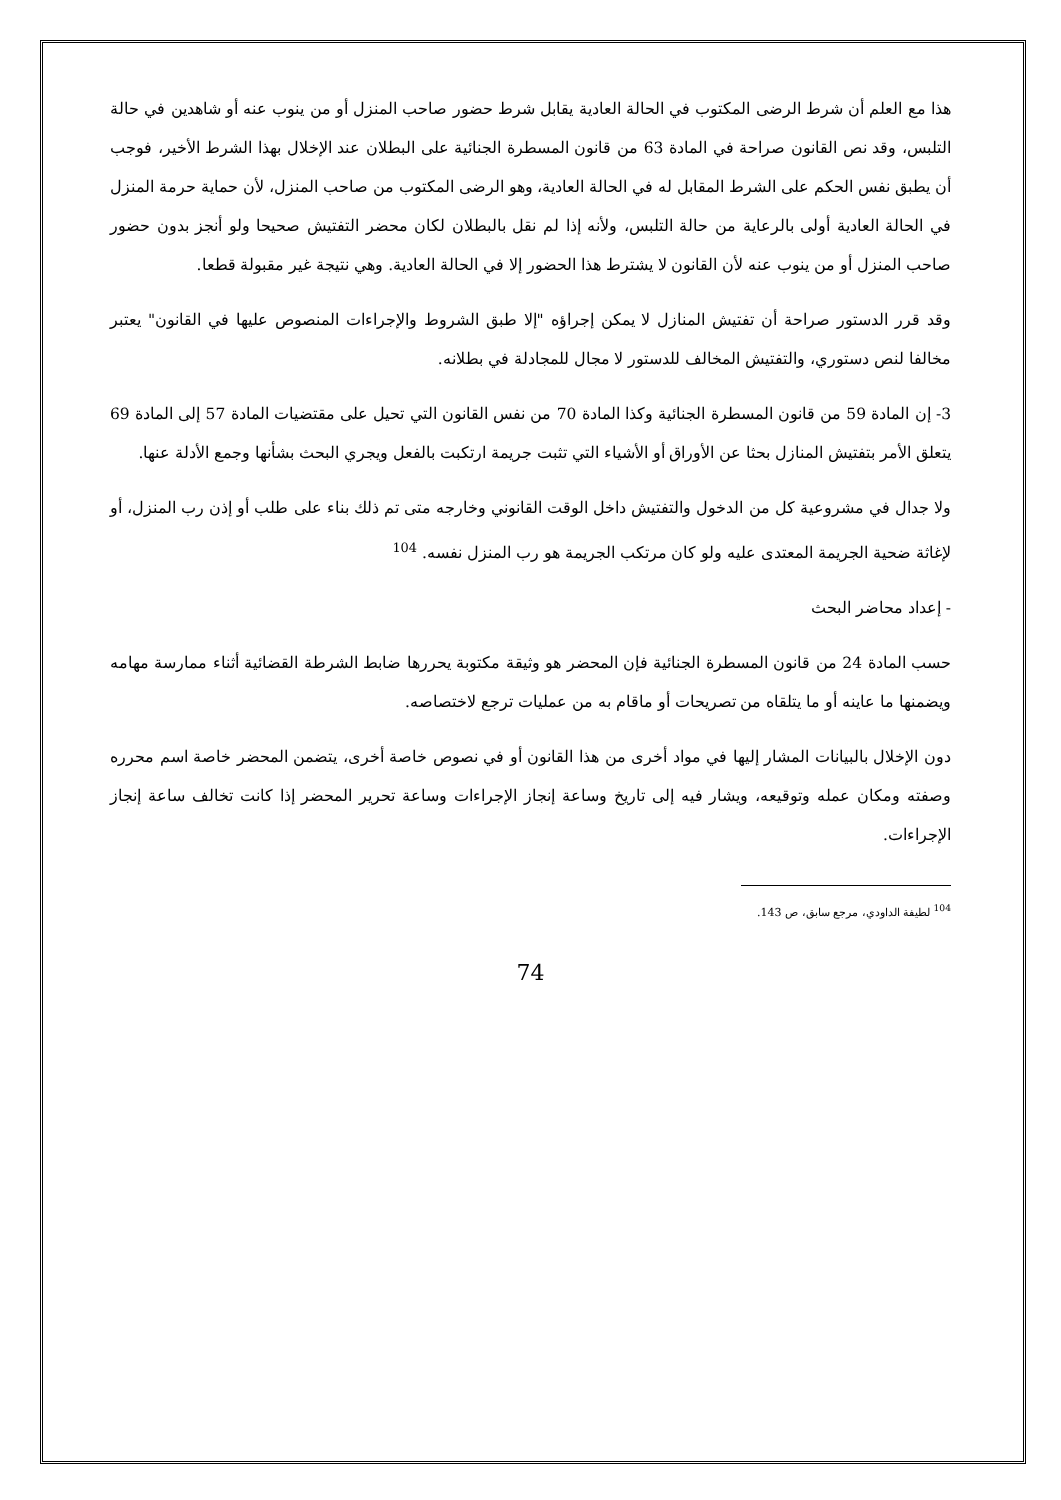هذا مع العلم أن شرط الرضى المكتوب في الحالة العادية يقابل شرط حضور صاحب المنزل أو من ينوب عنه أو شاهدين في حالة التلبس، وقد نص القانون صراحة في المادة 63 من قانون المسطرة الجنائية على البطلان عند الإخلال بهذا الشرط الأخير، فوجب أن يطبق نفس الحكم على الشرط المقابل له في الحالة العادية، وهو الرضى المكتوب من صاحب المنزل، لأن حماية حرمة المنزل في الحالة العادية أولى بالرعاية من حالة التلبس، ولأنه إذا لم نقل بالبطلان لكان محضر التفتيش صحيحا ولو أنجز بدون حضور صاحب المنزل أو من ينوب عنه لأن القانون لا يشترط هذا الحضور إلا في الحالة العادية. وهي نتيجة غير مقبولة قطعا.
وقد قرر الدستور صراحة أن تفتيش المنازل لا يمكن إجراؤه "إلا طبق الشروط والإجراءات المنصوص عليها في القانون" يعتبر مخالفا لنص دستوري، والتفتيش المخالف للدستور لا مجال للمجادلة في بطلانه.
3- إن المادة 59 من قانون المسطرة الجنائية وكذا المادة 70 من نفس القانون التي تحيل على مقتضيات المادة 57 إلى المادة 69 يتعلق الأمر بتفتيش المنازل بحثا عن الأوراق أو الأشياء التي تثبت جريمة ارتكبت بالفعل ويجري البحث بشأنها وجمع الأدلة عنها.
ولا جدال في مشروعية كل من الدخول والتفتيش داخل الوقت القانوني وخارجه متى تم ذلك بناء على طلب أو إذن رب المنزل، أو لإغاثة ضحية الجريمة المعتدى عليه ولو كان مرتكب الجريمة هو رب المنزل نفسه. <sup>104</sup>
- إعداد محاضر البحث
حسب المادة 24 من قانون المسطرة الجنائية فإن المحضر هو وثيقة مكتوبة يحررها ضابط الشرطة القضائية أثناء ممارسة مهامه ويضمنها ما عاينه أو ما يتلقاه من تصريحات أو ماقام به من عمليات ترجع لاختصاصه.
دون الإخلال بالبيانات المشار إليها في مواد أخرى من هذا القانون أو في نصوص خاصة أخرى، يتضمن المحضر خاصة اسم محرره وصفته ومكان عمله وتوقيعه، ويشار فيه إلى تاريخ وساعة إنجاز الإجراءات وساعة تحرير المحضر إذا كانت تخالف ساعة إنجاز الإجراءات.
<sup>104</sup> لطيفة الداودي، مرجع سابق، ص 143.
74